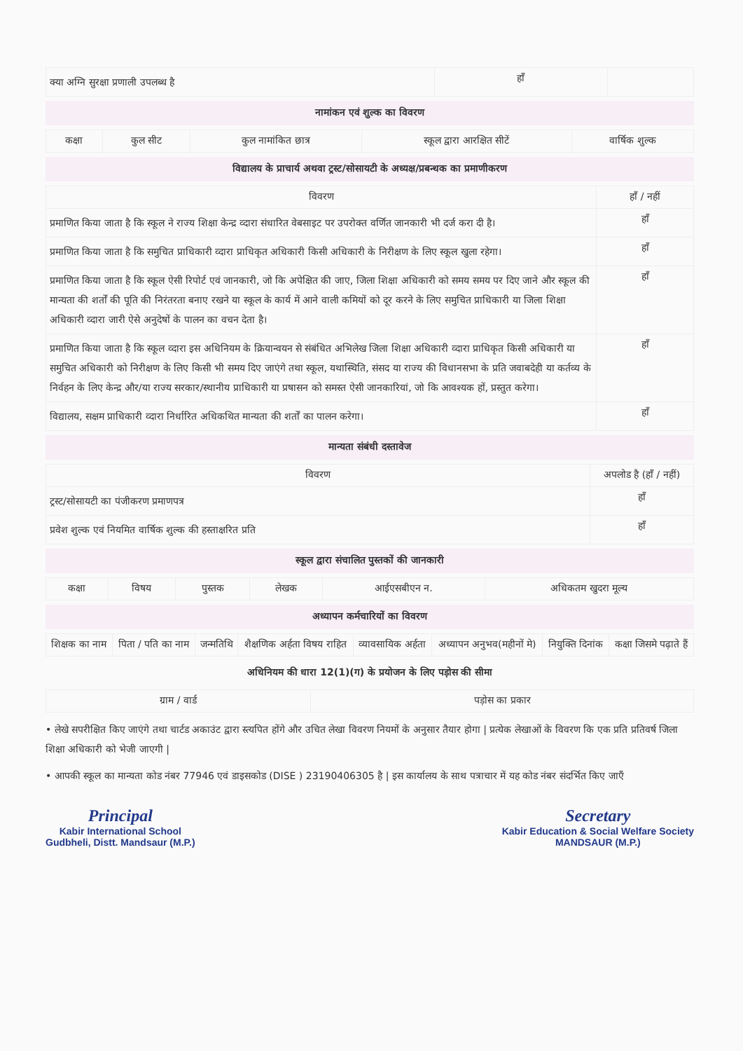| क्या अग्नि सुरक्षा प्रणाली उपलब्ध है | हाँ | |
नामांकन एवं शुल्क का विवरण
| कक्षा | कुल सीट | कुल नामांकित छात्र | स्कूल द्वारा आरक्षित सीटें | वार्षिक शुल्क |
| --- | --- | --- | --- | --- |
विद्यालय के प्राचार्य अथवा ट्रस्ट/सोसायटी के अध्यक्ष/प्रबन्धक का प्रमाणीकरण
| विवरण | हाँ / नहीं |
| --- | --- |
| प्रमाणित किया जाता है कि स्कूल ने राज्य शिक्षा केन्द्र व्दारा संधारित वेबसाइट पर उपरोक्त वर्णित जानकारी भी दर्ज करा दी है। | हाँ |
| प्रमाणित किया जाता है कि समुचित प्राधिकारी व्दारा प्राधिकृत अधिकारी किसी अधिकारी के निरीक्षण के लिए स्कूल खुला रहेगा। | हाँ |
| प्रमाणित किया जाता है कि स्कूल ऐसी रिपोर्ट एवं जानकारी, जो कि अपेक्षित की जाए, जिला शिक्षा अधिकारी को समय समय पर दिए जाने और स्कूल की मान्यता की शर्तों की पूति की निरंतरता बनाए रखने या स्कूल के कार्य में आने वाली कमियों को दूर करने के लिए समुचित प्राधिकारी या जिला शिक्षा अधिकारी व्दारा जारी ऐसे अनुदेषों के पालन का वचन देता है। | हाँ |
| प्रमाणित किया जाता है कि स्कूल व्दारा इस अधिनियम के क्रियान्वयन से संबंधित अभिलेख जिला शिक्षा अधिकारी व्दारा प्राधिकृत किसी अधिकारी या समुचित अधिकारी को निरीक्षण के लिए किसी भी समय दिए जाएंगे तथा स्कूल, यथास्थिति, संसद या राज्य की विधानसभा के प्रति जवाबदेही या कर्तव्य के निर्वहन के लिए केन्द्र और/या राज्य सरकार/स्थानीय प्राधिकारी या प्रषासन को समस्त ऐसी जानकारियां, जो कि आवश्यक हों, प्रस्तुत करेगा। | हाँ |
| विद्यालय, सक्षम प्राधिकारी व्दारा निर्धारित अधिकथित मान्यता की शर्तों का पालन करेगा। | हाँ |
मान्यता संबंधी दस्तावेज
| विवरण | अपलोड है (हाँ / नहीं) |
| --- | --- |
| ट्रस्ट/सोसायटी का पंजीकरण प्रमाणपत्र | हाँ |
| प्रवेश शुल्क एवं नियमित वार्षिक शुल्क की हस्ताक्षरित प्रति | हाँ |
स्कूल द्वारा संचालित पुस्तकों की जानकारी
| कक्षा | विषय | पुस्तक | लेखक | आईएसबीएन न. | अधिकतम खुदरा मूल्य |
| --- | --- | --- | --- | --- | --- |
अध्यापन कर्मचारियों का विवरण
| शिक्षक का नाम | पिता / पति का नाम | जन्मतिथि | शैक्षणिक अर्हता विषय राहित | व्यावसायिक अर्हता | अध्यापन अनुभव(महीनों मे) | नियुक्ति दिनांक | कक्षा जिसमे पढ़ाते हैं |
| --- | --- | --- | --- | --- | --- | --- | --- |
अधिनियम की धारा 12(1)(ग) के प्रयोजन के लिए पड़ोस की सीमा
| ग्राम / वार्ड | पड़ोस का प्रकार |
| --- | --- |
• लेखे सपरीक्षित किए जाएंगे तथा चार्टड अकाउंट द्वारा स्त्यपित होंगे और उचित लेखा विवरण नियमों के अनुसार तैयार होगा | प्रत्येक लेखाओं के विवरण कि एक प्रति प्रतिवर्ष जिला शिक्षा अधिकारी को भेजी जाएगी |
• आपकी स्कूल का मान्यता कोड नंबर 77946 एवं डाइसकोड (DISE ) 23190406305 है | इस कार्यालय के साथ पत्राचार में यह कोड नंबर संदर्भित किए जाएँ
Principal
Kabir International School
Gudbheli, Distt. Mandsaur (M.P.)
Secretary
Kabir Education & Social Welfare Society
MANDSAUR (M.P.)